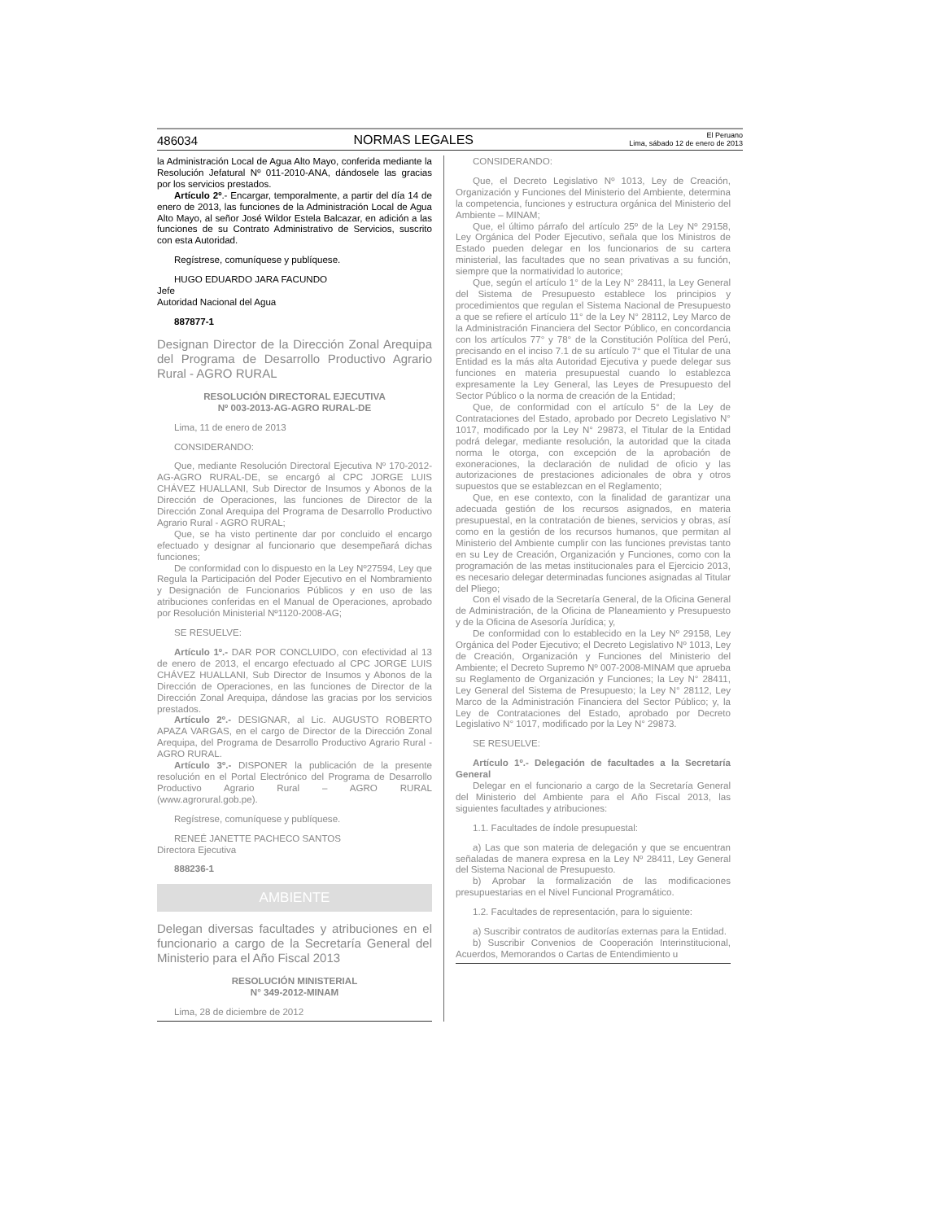486034 NORMAS LEGALES El Peruano
Lima, sábado 12 de enero de 2013
la Administración Local de Agua Alto Mayo, conferida mediante la Resolución Jefatural Nº 011-2010-ANA, dándosele las gracias por los servicios prestados.
Artículo 2º.- Encargar, temporalmente, a partir del día 14 de enero de 2013, las funciones de la Administración Local de Agua Alto Mayo, al señor José Wildor Estela Balcazar, en adición a las funciones de su Contrato Administrativo de Servicios, suscrito con esta Autoridad.
Regístrese, comuníquese y publíquese.
HUGO EDUARDO JARA FACUNDO
Jefe
Autoridad Nacional del Agua
887877-1
Designan Director de la Dirección Zonal Arequipa del Programa de Desarrollo Productivo Agrario Rural - AGRO RURAL
RESOLUCIÓN DIRECTORAL EJECUTIVA
Nº 003-2013-AG-AGRO RURAL-DE
Lima, 11 de enero de 2013
CONSIDERANDO:
Que, mediante Resolución Directoral Ejecutiva Nº 170-2012-AG-AGRO RURAL-DE, se encargó al CPC JORGE LUIS CHÁVEZ HUALLANI, Sub Director de Insumos y Abonos de la Dirección de Operaciones, las funciones de Director de la Dirección Zonal Arequipa del Programa de Desarrollo Productivo Agrario Rural - AGRO RURAL;
Que, se ha visto pertinente dar por concluido el encargo efectuado y designar al funcionario que desempeñará dichas funciones;
De conformidad con lo dispuesto en la Ley Nº27594, Ley que Regula la Participación del Poder Ejecutivo en el Nombramiento y Designación de Funcionarios Públicos y en uso de las atribuciones conferidas en el Manual de Operaciones, aprobado por Resolución Ministerial Nº1120-2008-AG;
SE RESUELVE:
Artículo 1º.- DAR POR CONCLUIDO, con efectividad al 13 de enero de 2013, el encargo efectuado al CPC JORGE LUIS CHÁVEZ HUALLANI, Sub Director de Insumos y Abonos de la Dirección de Operaciones, en las funciones de Director de la Dirección Zonal Arequipa, dándose las gracias por los servicios prestados.
Artículo 2º.- DESIGNAR, al Lic. AUGUSTO ROBERTO APAZA VARGAS, en el cargo de Director de la Dirección Zonal Arequipa, del Programa de Desarrollo Productivo Agrario Rural - AGRO RURAL.
Artículo 3º.- DISPONER la publicación de la presente resolución en el Portal Electrónico del Programa de Desarrollo Productivo Agrario Rural – AGRO RURAL (www.agrorural.gob.pe).
Regístrese, comuníquese y publíquese.
RENEÉ JANETTE PACHECO SANTOS
Directora Ejecutiva
888236-1
AMBIENTE
Delegan diversas facultades y atribuciones en el funcionario a cargo de la Secretaría General del Ministerio para el Año Fiscal 2013
RESOLUCIÓN MINISTERIAL
N° 349-2012-MINAM
Lima, 28 de diciembre de 2012
CONSIDERANDO:
Que, el Decreto Legislativo Nº 1013, Ley de Creación, Organización y Funciones del Ministerio del Ambiente, determina la competencia, funciones y estructura orgánica del Ministerio del Ambiente – MINAM;
Que, el último párrafo del artículo 25º de la Ley Nº 29158, Ley Orgánica del Poder Ejecutivo, señala que los Ministros de Estado pueden delegar en los funcionarios de su cartera ministerial, las facultades que no sean privativas a su función, siempre que la normatividad lo autorice;
Que, según el artículo 1° de la Ley N° 28411, la Ley General del Sistema de Presupuesto establece los principios y procedimientos que regulan el Sistema Nacional de Presupuesto a que se refiere el artículo 11° de la Ley N° 28112, Ley Marco de la Administración Financiera del Sector Público, en concordancia con los artículos 77° y 78° de la Constitución Política del Perú, precisando en el inciso 7.1 de su artículo 7° que el Titular de una Entidad es la más alta Autoridad Ejecutiva y puede delegar sus funciones en materia presupuestal cuando lo establezca expresamente la Ley General, las Leyes de Presupuesto del Sector Público o la norma de creación de la Entidad;
Que, de conformidad con el artículo 5° de la Ley de Contrataciones del Estado, aprobado por Decreto Legislativo N° 1017, modificado por la Ley N° 29873, el Titular de la Entidad podrá delegar, mediante resolución, la autoridad que la citada norma le otorga, con excepción de la aprobación de exoneraciones, la declaración de nulidad de oficio y las autorizaciones de prestaciones adicionales de obra y otros supuestos que se establezcan en el Reglamento;
Que, en ese contexto, con la finalidad de garantizar una adecuada gestión de los recursos asignados, en materia presupuestal, en la contratación de bienes, servicios y obras, así como en la gestión de los recursos humanos, que permitan al Ministerio del Ambiente cumplir con las funciones previstas tanto en su Ley de Creación, Organización y Funciones, como con la programación de las metas institucionales para el Ejercicio 2013, es necesario delegar determinadas funciones asignadas al Titular del Pliego;
Con el visado de la Secretaría General, de la Oficina General de Administración, de la Oficina de Planeamiento y Presupuesto y de la Oficina de Asesoría Jurídica; y,
De conformidad con lo establecido en la Ley Nº 29158, Ley Orgánica del Poder Ejecutivo; el Decreto Legislativo Nº 1013, Ley de Creación, Organización y Funciones del Ministerio del Ambiente; el Decreto Supremo Nº 007-2008-MINAM que aprueba su Reglamento de Organización y Funciones; la Ley N° 28411, Ley General del Sistema de Presupuesto; la Ley N° 28112, Ley Marco de la Administración Financiera del Sector Público; y, la Ley de Contrataciones del Estado, aprobado por Decreto Legislativo N° 1017, modificado por la Ley N° 29873.
SE RESUELVE:
Artículo 1º.- Delegación de facultades a la Secretaría General
Delegar en el funcionario a cargo de la Secretaría General del Ministerio del Ambiente para el Año Fiscal 2013, las siguientes facultades y atribuciones:
1.1. Facultades de índole presupuestal:
a) Las que son materia de delegación y que se encuentran señaladas de manera expresa en la Ley Nº 28411, Ley General del Sistema Nacional de Presupuesto.
b) Aprobar la formalización de las modificaciones presupuestarias en el Nivel Funcional Programático.
1.2. Facultades de representación, para lo siguiente:
a) Suscribir contratos de auditorías externas para la Entidad.
b) Suscribir Convenios de Cooperación Interinstitucional, Acuerdos, Memorandos o Cartas de Entendimiento u